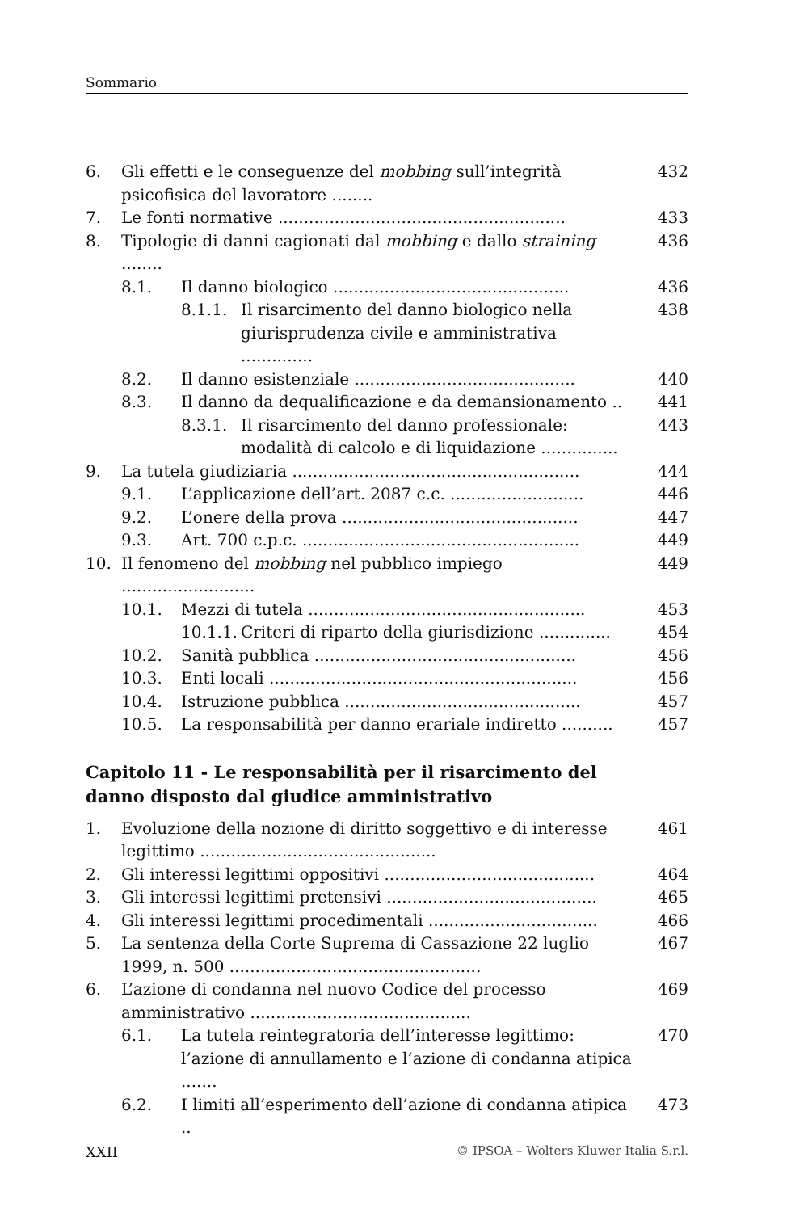Sommario
6. Gli effetti e le conseguenze del mobbing sull’integrità psicofisica del lavoratore ........ 432
7. Le fonti normative ........................................................ 433
8. Tipologie di danni cagionati dal mobbing e dallo straining ........ 436
8.1. Il danno biologico .............................................. 436
8.1.1. Il risarcimento del danno biologico nella giurisprudenza civile e amministrativa .............. 438
8.2. Il danno esistenziale ........................................... 440
8.3. Il danno da dequalificazione e da demansionamento .. 441
8.3.1. Il risarcimento del danno professionale: modalità di calcolo e di liquidazione ............... 443
9. La tutela giudiziaria ........................................................ 444
9.1. L’applicazione dell’art. 2087 c.c. .......................... 446
9.2. L’onere della prova .............................................. 447
9.3. Art. 700 c.p.c. ...................................................... 449
10. Il fenomeno del mobbing nel pubblico impiego .......................... 449
10.1. Mezzi di tutela ...................................................... 453
10.1.1. Criteri di riparto della giurisdizione .............. 454
10.2. Sanità pubblica ................................................... 456
10.3. Enti locali ............................................................ 456
10.4. Istruzione pubblica .............................................. 457
10.5. La responsabilità per danno erariale indiretto .......... 457
Capitolo 11 - Le responsabilità per il risarcimento del danno disposto dal giudice amministrativo
1. Evoluzione della nozione di diritto soggettivo e di interesse legittimo .............................................. 461
2. Gli interessi legittimi oppositivi ......................................... 464
3. Gli interessi legittimi pretensivi ......................................... 465
4. Gli interessi legittimi procedimentali ................................. 466
5. La sentenza della Corte Suprema di Cassazione 22 luglio 1999, n. 500 ................................................. 467
6. L’azione di condanna nel nuovo Codice del processo amministrativo ........................................... 469
6.1. La tutela reintegratoria dell’interesse legittimo: l’azione di annullamento e l’azione di condanna atipica ....... 470
6.2. I limiti all’esperimento dell’azione di condanna atipica .. 473
XXII © IPSOA – Wolters Kluwer Italia S.r.l.